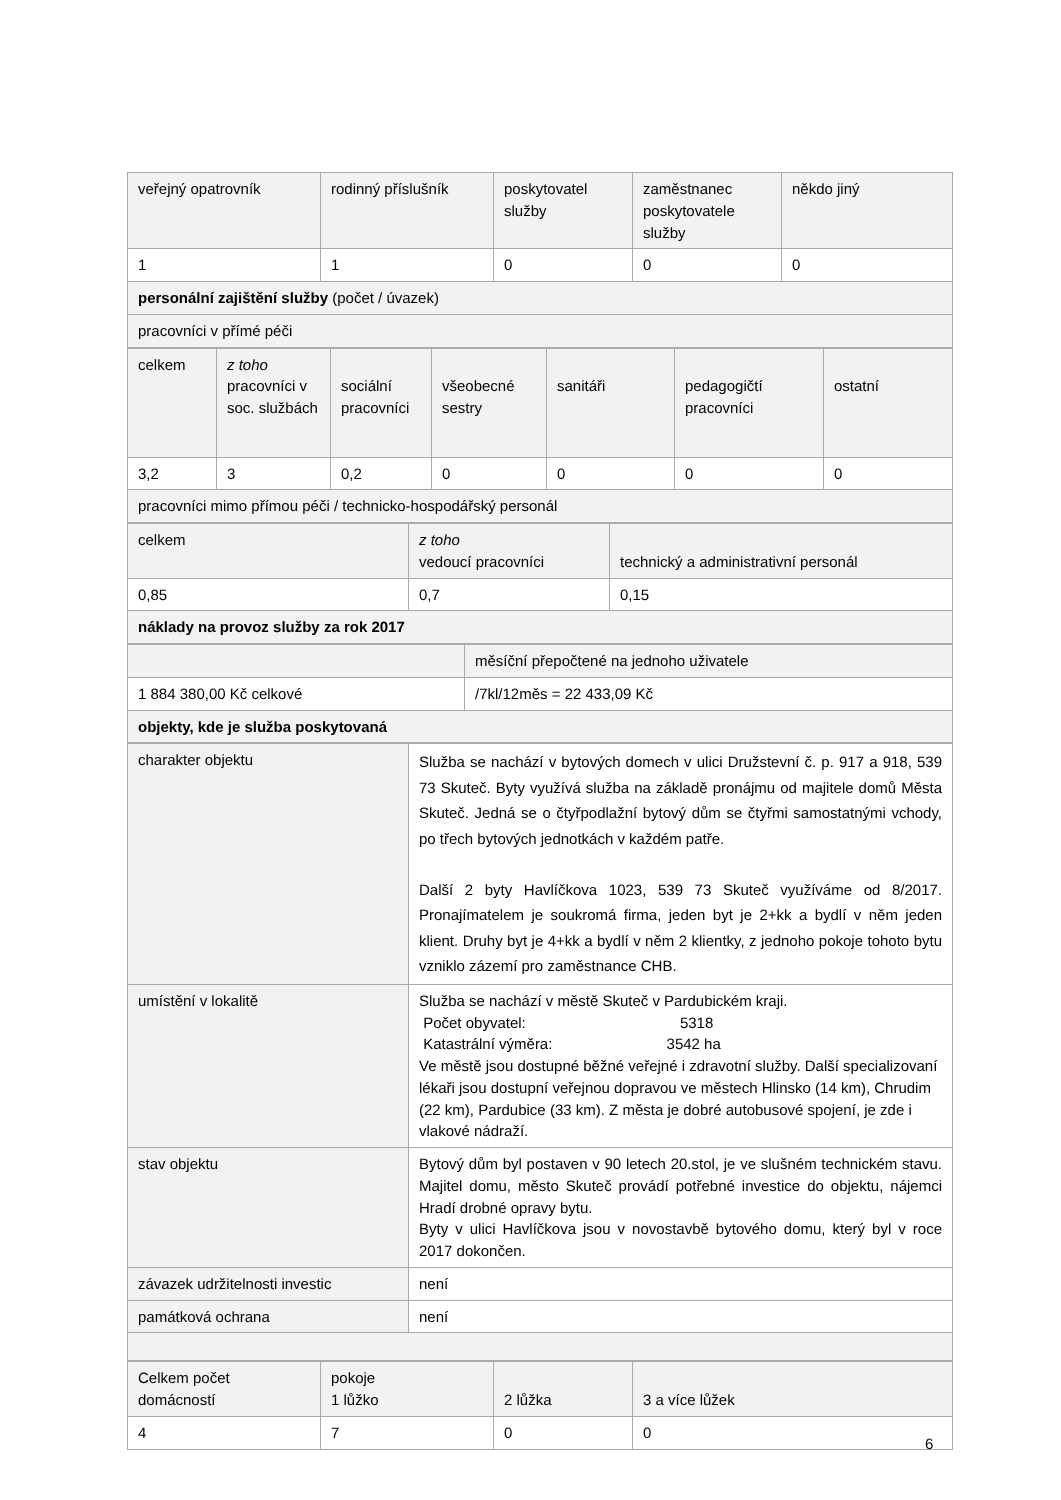| veřejný opatrovník | rodinný příslušník | poskytovatel služby | zaměstnanec poskytovatele služby | někdo jiný |
| 1 | 1 | 0 | 0 | 0 |
| personální zajištění služby (počet / úvazek) | | | | |
| pracovníci v přímé péči | | | | |
| celkem | z toho pracovníci v soc. službách | sociální pracovníci | všeobecné sestry | sanitáři | pedagogičtí pracovníci | ostatní |
| 3,2 | 3 | 0,2 | 0 | 0 | 0 | 0 |
| pracovníci mimo přímou péči / technicko-hospodářský personál | | | | | | |
| celkem | z toho vedoucí pracovníci | technický a administrativní personál |
| 0,85 | 0,7 | 0,15 |
| náklady na provoz služby za rok 2017 | | |
| | měsíční přepočtené na jednoho uživatele |
| 1 884 380,00 Kč celkové | /7kl/12měs = 22 433,09 Kč |
| objekty, kde je služba poskytovaná | |
| charakter objektu | Služba se nachází v bytových domech v ulici Družstevní č. p. 917 a 918, 539 73 Skuteč. Byty využívá služba na základě pronájmu od majitele domů Města Skuteč. Jedná se o čtyřpodlažní bytový dům se čtyřmi samostatnými vchody, po třech bytových jednotkách v každém patře. Další 2 byty Havlíčkova 1023, 539 73 Skuteč využíváme od 8/2017. Pronajímatelem je soukromá firma, jeden byt je 2+kk a bydlí v něm jeden klient. Druhy byt je 4+kk a bydlí v něm 2 klientky, z jednoho pokoje tohoto bytu vzniklo zázemí pro zaměstnance CHB. |
| umístění v lokalitě | Služba se nachází v městě Skuteč v Pardubickém kraji. Počet obyvatel: 5318 Katastrální výměra: 3542 ha Ve městě jsou dostupné běžné veřejné i zdravotní služby. Další specializovaní lékaři jsou dostupní veřejnou dopravou ve městech Hlinsko (14 km), Chrudim (22 km), Pardubice (33 km). Z města je dobré autobusové spojení, je zde i vlakové nádraží. |
| stav objektu | Bytový dům byl postaven v 90 letech 20.stol, je ve slušném technickém stavu. Majitel domu, město Skuteč provádí potřebné investice do objektu, nájemci Hradí drobné opravy bytu. Byty v ulici Havlíčkova jsou v novostavbě bytového domu, který byl v roce 2017 dokončen. |
| závazek udržitelnosti investic | není |
| památková ochrana | není |
| Celkem počet domácností | pokoje 1 lůžko | 2 lůžka | 3 a více lůžek |
| 4 | 7 | 0 | 0 |
6